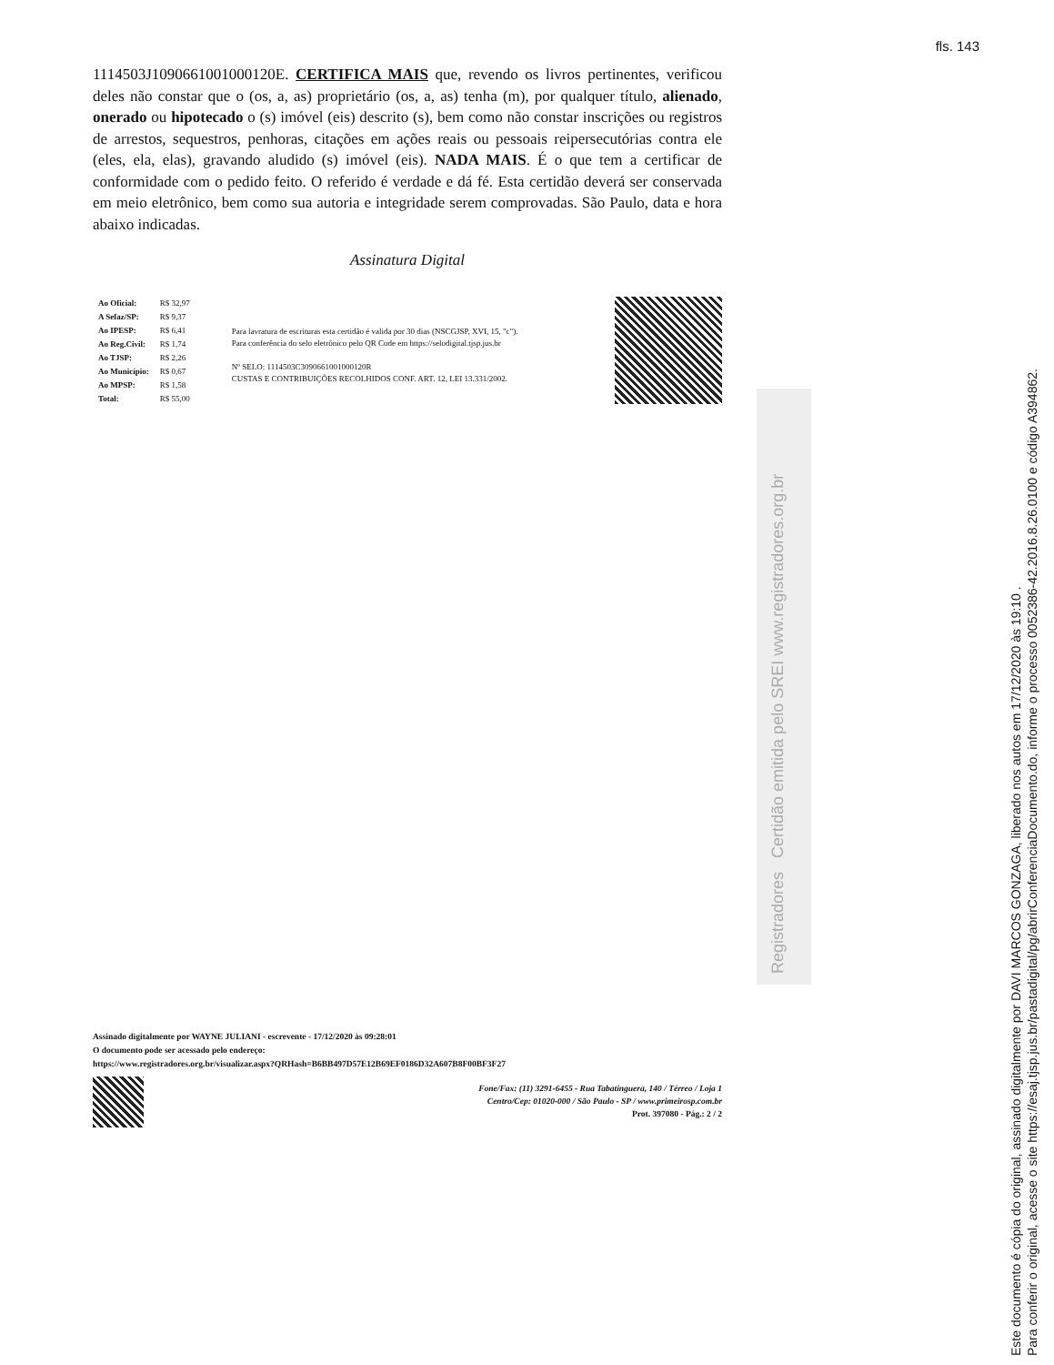fls. 143
1114503J1090661001000120E. CERTIFICA MAIS que, revendo os livros pertinentes, verificou deles não constar que o (os, a, as) proprietário (os, a, as) tenha (m), por qualquer título, alienado, onerado ou hipotecado o (s) imóvel (eis) descrito (s), bem como não constar inscrições ou registros de arrestos, sequestros, penhoras, citações em ações reais ou pessoais reipersecutórias contra ele (eles, ela, elas), gravando aludido (s) imóvel (eis). NADA MAIS. É o que tem a certificar de conformidade com o pedido feito. O referido é verdade e dá fé. Esta certidão deverá ser conservada em meio eletrônico, bem como sua autoria e integridade serem comprovadas. São Paulo, data e hora abaixo indicadas.
Assinatura Digital
| Ao Oficial: | R$ 32,97 |
| A Sefaz/SP: | R$ 9,37 |
| Ao IPESP: | R$ 6,41 |
| Ao Reg.Civil: | R$ 1,74 |
| Ao TJSP: | R$ 2,26 |
| Ao Município: | R$ 0,67 |
| Ao MPSP: | R$ 1,58 |
| Total: | R$ 55,00 |
Para lavratura de escrituras esta certidão é valida por 30 dias (NSCGJSP, XVI, 15, "c").
Para conferência do selo eletrônico pelo QR Code em https://selodigital.tjsp.jus.br
Nº SELO: 1114503C3090661001000120R
CUSTAS E CONTRIBUIÇÕES RECOLHIDOS CONF. ART. 12, LEI 13.331/2002.
Registradores Certidão emitida pelo SREI www.registradores.org.br
Assinado digitalmente por WAYNE JULIANI - escrevente - 17/12/2020 às 09:28:01
O documento pode ser acessado pelo endereço:
https://www.registradores.org.br/visualizar.aspx?QRHash=B6BB497D57E12B69EF0186D32A607B8F00BF3F27
Fone/Fax: (11) 3291-6455 - Rua Tabatinguera, 140 / Térreo / Loja 1
Centro/Cep: 01020-000 / São Paulo - SP / www.primeirosp.com.br
Prot. 397080 - Pág.: 2 / 2
Este documento é cópia do original, assinado digitalmente por DAVI MARCOS GONZAGA, liberado nos autos em 17/12/2020 às 19:10 .
Para conferir o original, acesse o site https://esaj.tjsp.jus.br/pastadigital/pg/abrirConferenciaDocumento.do, informe o processo 0052386-42.2016.8.26.0100 e código A394862.